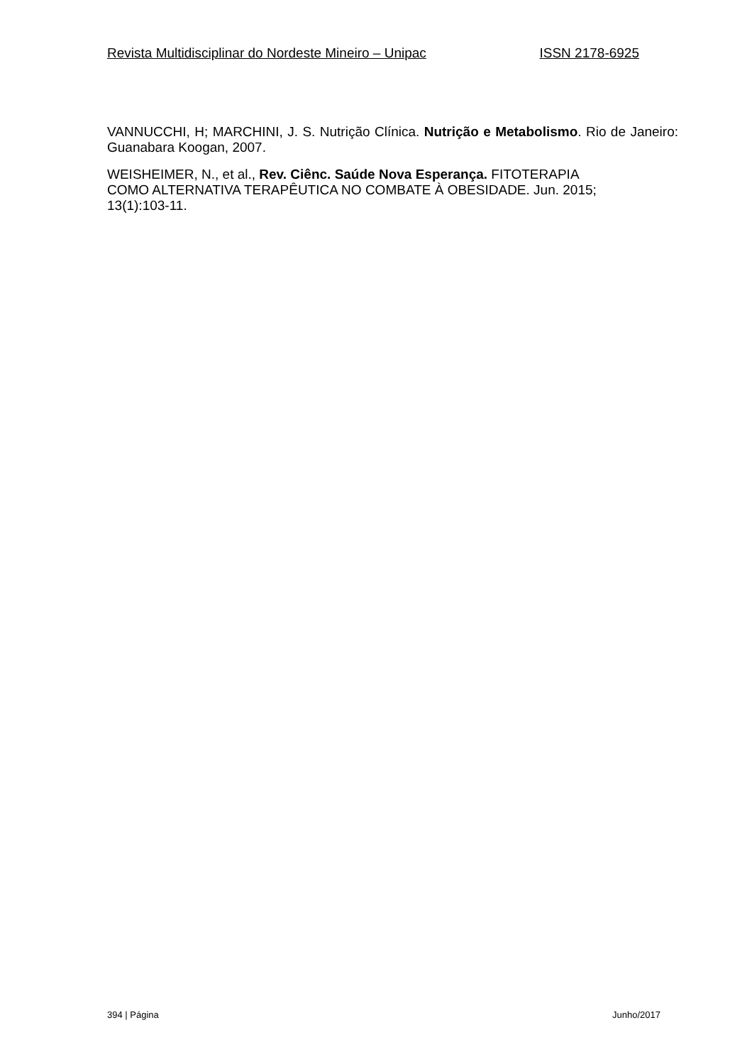Revista Multidisciplinar do Nordeste Mineiro – Unipac ISSN 2178-6925
VANNUCCHI, H; MARCHINI, J. S. Nutrição Clínica. Nutrição e Metabolismo. Rio de Janeiro: Guanabara Koogan, 2007.
WEISHEIMER, N., et al., Rev. Ciênc. Saúde Nova Esperança. FITOTERAPIA
COMO ALTERNATIVA TERAPÊUTICA NO COMBATE À OBESIDADE. Jun. 2015;
13(1):103-11.
394 | Página Junho/2017